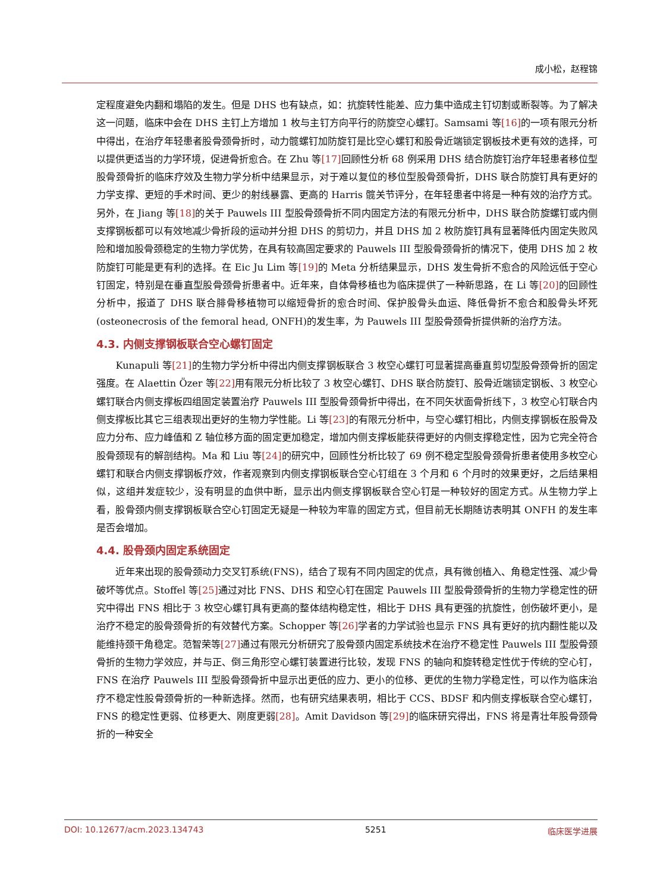成小松，赵程锦
定程度避免内翻和塌陷的发生。但是 DHS 也有缺点，如：抗旋转性能差、应力集中造成主钉切割或断裂等。为了解决这一问题，临床中会在 DHS 主钉上方增加 1 枚与主钉方向平行的防旋空心螺钉。Samsami 等[16] 的一项有限元分析中得出，在治疗年轻患者股骨颈骨折时，动力髋螺钉加防旋钉是比空心螺钉和股骨近端锁定钢板技术更有效的选择，可以提供更适当的力学环境，促进骨折愈合。在 Zhu 等[17] 回顾性分析 68 例采用 DHS 结合防旋钉治疗年轻患者移位型股骨颈骨折的临床疗效及生物力学分析中结果显示，对于难以复位的移位型股骨颈骨折，DHS 联合防旋钉具有更好的力学支撑、更短的手术时间、更少的射线暴露、更高的 Harris 髋关节评分，在年轻患者中将是一种有效的治疗方式。另外，在 Jiang 等[18] 的关于 Pauwels III 型股骨颈骨折不同内固定方法的有限元分析中，DHS 联合防旋螺钉或内侧支撑钢板都可以有效地减少骨折段的运动并分担 DHS 的剪切力，并且 DHS 加 2 枚防旋钉具有显著降低内固定失败风险和增加股骨颈稳定的生物力学优势，在具有较高固定要求的 Pauwels III 型股骨颈骨折的情况下，使用 DHS 加 2 枚防旋钉可能是更有利的选择。在 Eic Ju Lim 等[19] 的 Meta 分析结果显示，DHS 发生骨折不愈合的风险远低于空心钉固定，特别是在垂直型股骨颈骨折患者中。近年来，自体骨移植也为临床提供了一种新思路，在 Li 等[20] 的回顾性分析中，报道了 DHS 联合腓骨移植物可以缩短骨折的愈合时间、保护股骨头血运、降低骨折不愈合和股骨头坏死(osteonecrosis of the femoral head, ONFH)的发生率，为 Pauwels III 型股骨颈骨折提供新的治疗方法。
4.3. 内侧支撑钢板联合空心螺钉固定
Kunapuli 等[21] 的生物力学分析中得出内侧支撑钢板联合 3 枚空心螺钉可显著提高垂直剪切型股骨颈骨折的固定强度。在 Alaettin Özer 等[22] 用有限元分析比较了 3 枚空心螺钉、DHS 联合防旋钉、股骨近端锁定钢板、3 枚空心螺钉联合内侧支撑板四组固定装置治疗 Pauwels III 型股骨颈骨折中得出，在不同矢状面骨折线下，3 枚空心钉联合内侧支撑板比其它三组表现出更好的生物力学性能。Li 等[23] 的有限元分析中，与空心螺钉相比，内侧支撑钢板在股骨及应力分布、应力峰值和 Z 轴位移方面的固定更加稳定，增加内侧支撑板能获得更好的内侧支撑稳定性，因为它完全符合股骨颈现有的解剖结构。Ma 和 Liu 等[24] 的研究中，回顾性分析比较了 69 例不稳定型股骨颈骨折患者使用多枚空心螺钉和联合内侧支撑钢板疗效，作者观察到内侧支撑钢板联合空心钉组在 3 个月和 6 个月时的效果更好，之后结果相似，这组并发症较少，没有明显的血供中断，显示出内侧支撑钢板联合空心钉是一种较好的固定方式。从生物力学上看，股骨颈内侧支撑钢板联合空心钉固定无疑是一种较为牢靠的固定方式，但目前无长期随访表明其 ONFH 的发生率是否会增加。
4.4. 股骨颈内固定系统固定
近年来出现的股骨颈动力交叉钉系统(FNS)，结合了现有不同内固定的优点，具有微创植入、角稳定性强、减少骨破坏等优点。Stoffel 等[25] 通过对比 FNS、DHS 和空心钉在固定 Pauwels III 型股骨颈骨折的生物力学稳定性的研究中得出 FNS 相比于 3 枚空心螺钉具有更高的整体结构稳定性，相比于 DHS 具有更强的抗旋性，创伤破坏更小，是治疗不稳定的股骨颈骨折的有效替代方案。Schopper 等[26] 学者的力学试验也显示 FNS 具有更好的抗内翻性能以及能维持颈干角稳定。范智荣等[27] 通过有限元分析研究了股骨颈内固定系统技术在治疗不稳定性 Pauwels III 型股骨颈骨折的生物力学效应，并与正、倒三角形空心螺钉装置进行比较，发现 FNS 的轴向和旋转稳定性优于传统的空心钉，FNS 在治疗 Pauwels III 型股骨颈骨折中显示出更低的应力、更小的位移、更优的生物力学稳定性，可以作为临床治疗不稳定性股骨颈骨折的一种新选择。然而，也有研究结果表明，相比于 CCS、BDSF 和内侧支撑板联合空心螺钉，FNS 的稳定性更弱、位移更大、刚度更弱[28]。Amit Davidson 等[29] 的临床研究得出，FNS 将是青壮年股骨颈骨折的一种安全
DOI: 10.12677/acm.2023.134743 5251 临床医学进展